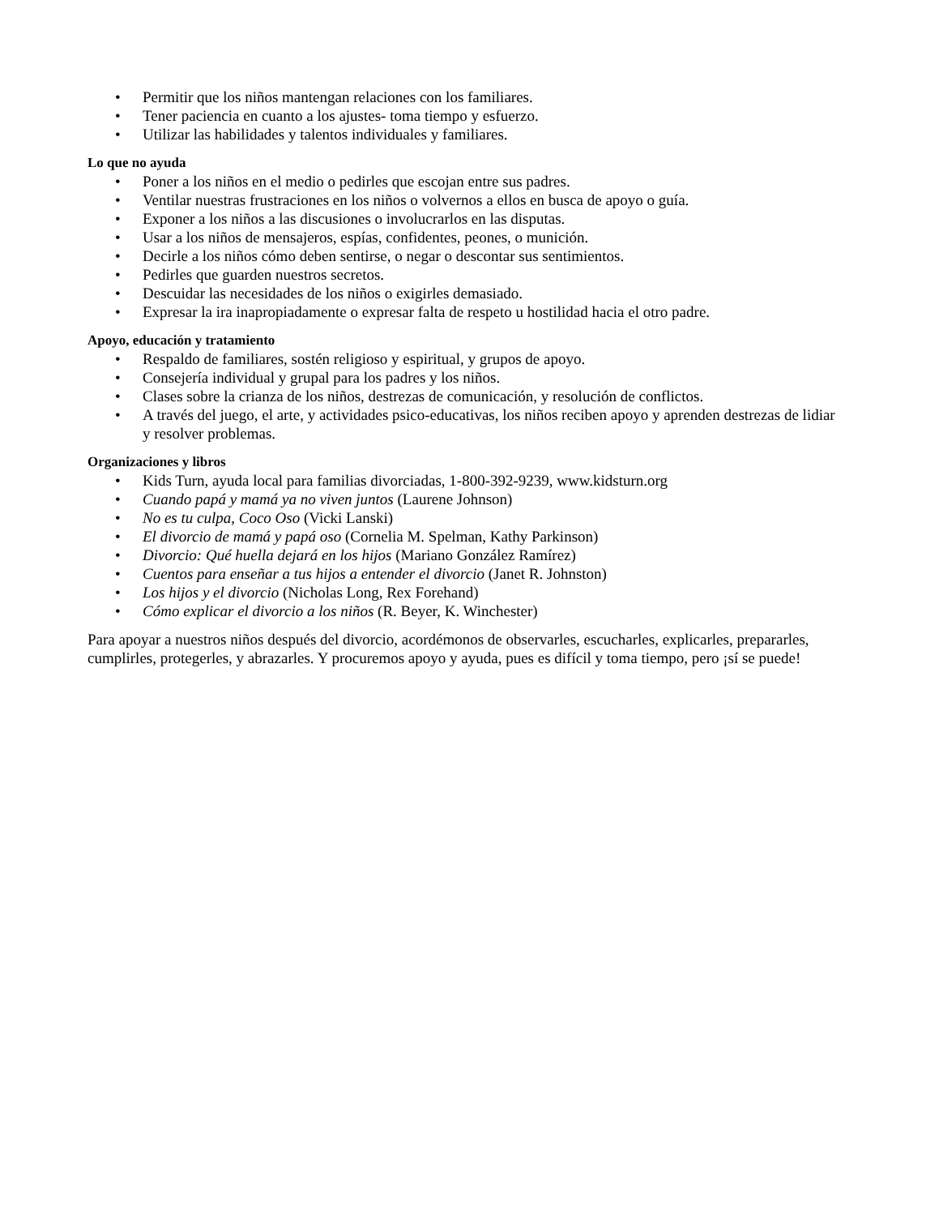• Permitir que los niños mantengan relaciones con los familiares.
• Tener paciencia en cuanto a los ajustes- toma tiempo y esfuerzo.
• Utilizar las habilidades y talentos individuales y familiares.
Lo que no ayuda
• Poner a los niños en el medio o pedirles que escojan entre sus padres.
• Ventilar nuestras frustraciones en los niños o volvernos a ellos en busca de apoyo o guía.
• Exponer a los niños a las discusiones o involucrarlos en las disputas.
• Usar a los niños de mensajeros, espías, confidentes, peones, o munición.
• Decirle a los niños cómo deben sentirse, o negar o descontar sus sentimientos.
• Pedirles que guarden nuestros secretos.
• Descuidar las necesidades de los niños o exigirles demasiado.
• Expresar la ira inapropiadamente o expresar falta de respeto u hostilidad hacia el otro padre.
Apoyo, educación y tratamiento
• Respaldo de familiares, sostén religioso y espiritual, y grupos de apoyo.
• Consejería individual y grupal para los padres y los niños.
• Clases sobre la crianza de los niños, destrezas de comunicación, y resolución de conflictos.
• A través del juego, el arte, y actividades psico-educativas, los niños reciben apoyo y aprenden destrezas de lidiar y resolver problemas.
Organizaciones y libros
• Kids Turn, ayuda local para familias divorciadas, 1-800-392-9239, www.kidsturn.org
• Cuando papá y mamá ya no viven juntos (Laurene Johnson)
• No es tu culpa, Coco Oso (Vicki Lanski)
• El divorcio de mamá y papá oso (Cornelia M. Spelman, Kathy Parkinson)
• Divorcio: Qué huella dejará en los hijos (Mariano González Ramírez)
• Cuentos para enseñar a tus hijos a entender el divorcio (Janet R. Johnston)
• Los hijos y el divorcio (Nicholas Long, Rex Forehand)
• Cómo explicar el divorcio a los niños (R. Beyer, K. Winchester)
Para apoyar a nuestros niños después del divorcio, acordémonos de observarles, escucharles, explicarles, prepararles, cumplirles, protegerles, y abrazarles. Y procuremos apoyo y ayuda, pues es difícil y toma tiempo, pero ¡sí se puede!